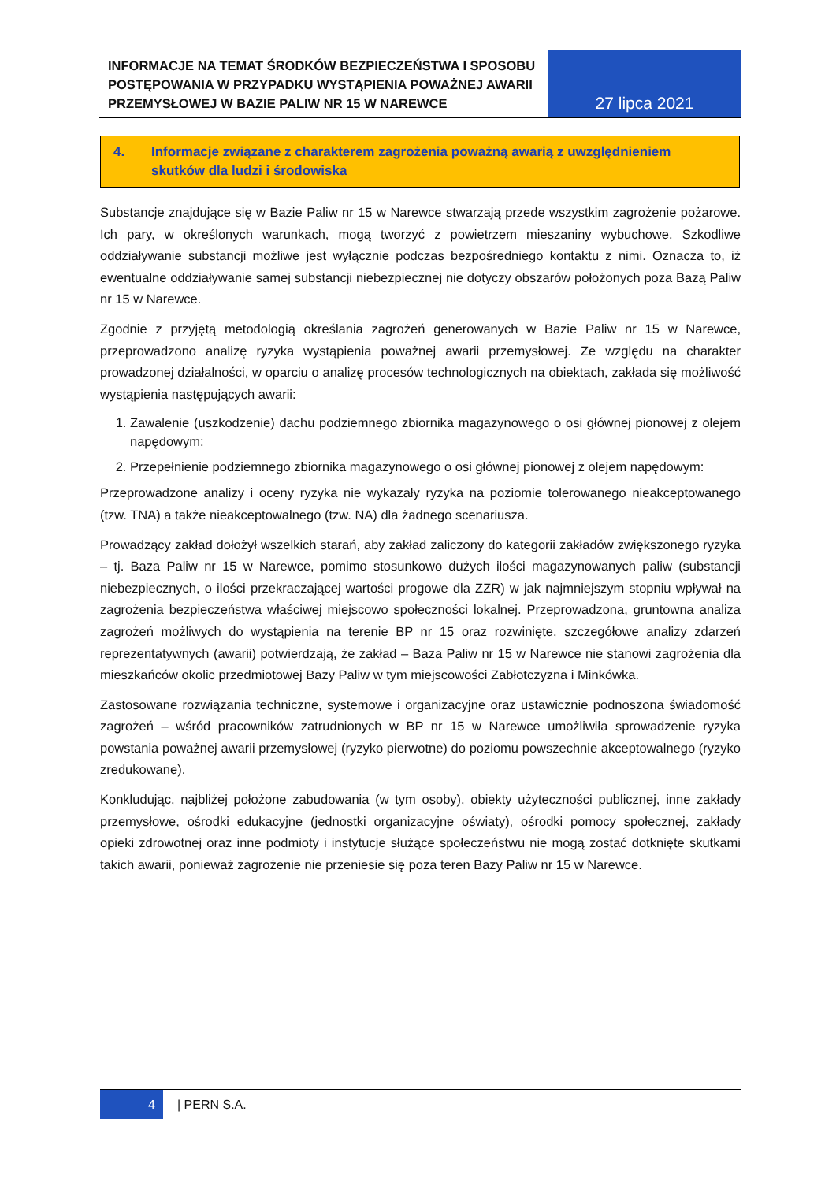INFORMACJE NA TEMAT ŚRODKÓW BEZPIECZEŃSTWA I SPOSOBU POSTĘPOWANIA W PRZYPADKU WYSTĄPIENIA POWAŻNEJ AWARII PRZEMYSŁOWEJ W BAZIE PALIW NR 15 W NAREWCE
27 lipca 2021
4. Informacje związane z charakterem zagrożenia poważną awarią z uwzględnieniem skutków dla ludzi i środowiska
Substancje znajdujące się w Bazie Paliw nr 15 w Narewce stwarzają przede wszystkim zagrożenie pożarowe. Ich pary, w określonych warunkach, mogą tworzyć z powietrzem mieszaniny wybuchowe. Szkodliwe oddziaływanie substancji możliwe jest wyłącznie podczas bezpośredniego kontaktu z nimi. Oznacza to, iż ewentualne oddziaływanie samej substancji niebezpiecznej nie dotyczy obszarów położonych poza Bazą Paliw nr 15 w Narewce.
Zgodnie z przyjętą metodologią określania zagrożeń generowanych w Bazie Paliw nr 15 w Narewce, przeprowadzono analizę ryzyka wystąpienia poważnej awarii przemysłowej. Ze względu na charakter prowadzonej działalności, w oparciu o analizę procesów technologicznych na obiektach, zakłada się możliwość wystąpienia następujących awarii:
1. Zawalenie (uszkodzenie) dachu podziemnego zbiornika magazynowego o osi głównej pionowej z olejem napędowym:
2. Przepełnienie podziemnego zbiornika magazynowego o osi głównej pionowej z olejem napędowym:
Przeprowadzone analizy i oceny ryzyka nie wykazały ryzyka na poziomie tolerowanego nieakceptowanego (tzw. TNA) a także nieakceptowalnego (tzw. NA) dla żadnego scenariusza.
Prowadzący zakład dołożył wszelkich starań, aby zakład zaliczony do kategorii zakładów zwiększonego ryzyka – tj. Baza Paliw nr 15 w Narewce, pomimo stosunkowo dużych ilości magazynowanych paliw (substancji niebezpiecznych, o ilości przekraczającej wartości progowe dla ZZR) w jak najmniejszym stopniu wpływał na zagrożenia bezpieczeństwa właściwej miejscowo społeczności lokalnej. Przeprowadzona, gruntowna analiza zagrożeń możliwych do wystąpienia na terenie BP nr 15 oraz rozwinięte, szczegółowe analizy zdarzeń reprezentatywnych (awarii) potwierdzają, że zakład – Baza Paliw nr 15 w Narewce nie stanowi zagrożenia dla mieszkańców okolic przedmiotowej Bazy Paliw w tym miejscowości Zabłotczyzna i Minkówka.
Zastosowane rozwiązania techniczne, systemowe i organizacyjne oraz ustawicznie podnoszona świadomość zagrożeń – wśród pracowników zatrudnionych w BP nr 15 w Narewce umożliwiła sprowadzenie ryzyka powstania poważnej awarii przemysłowej (ryzyko pierwotne) do poziomu powszechnie akceptowalnego (ryzyko zredukowane).
Konkludując, najbliżej położone zabudowania (w tym osoby), obiekty użyteczności publicznej, inne zakłady przemysłowe, ośrodki edukacyjne (jednostki organizacyjne oświaty), ośrodki pomocy społecznej, zakłady opieki zdrowotnej oraz inne podmioty i instytucje służące społeczeństwu nie mogą zostać dotknięte skutkami takich awarii, ponieważ zagrożenie nie przeniesie się poza teren Bazy Paliw nr 15 w Narewce.
4 | PERN S.A.